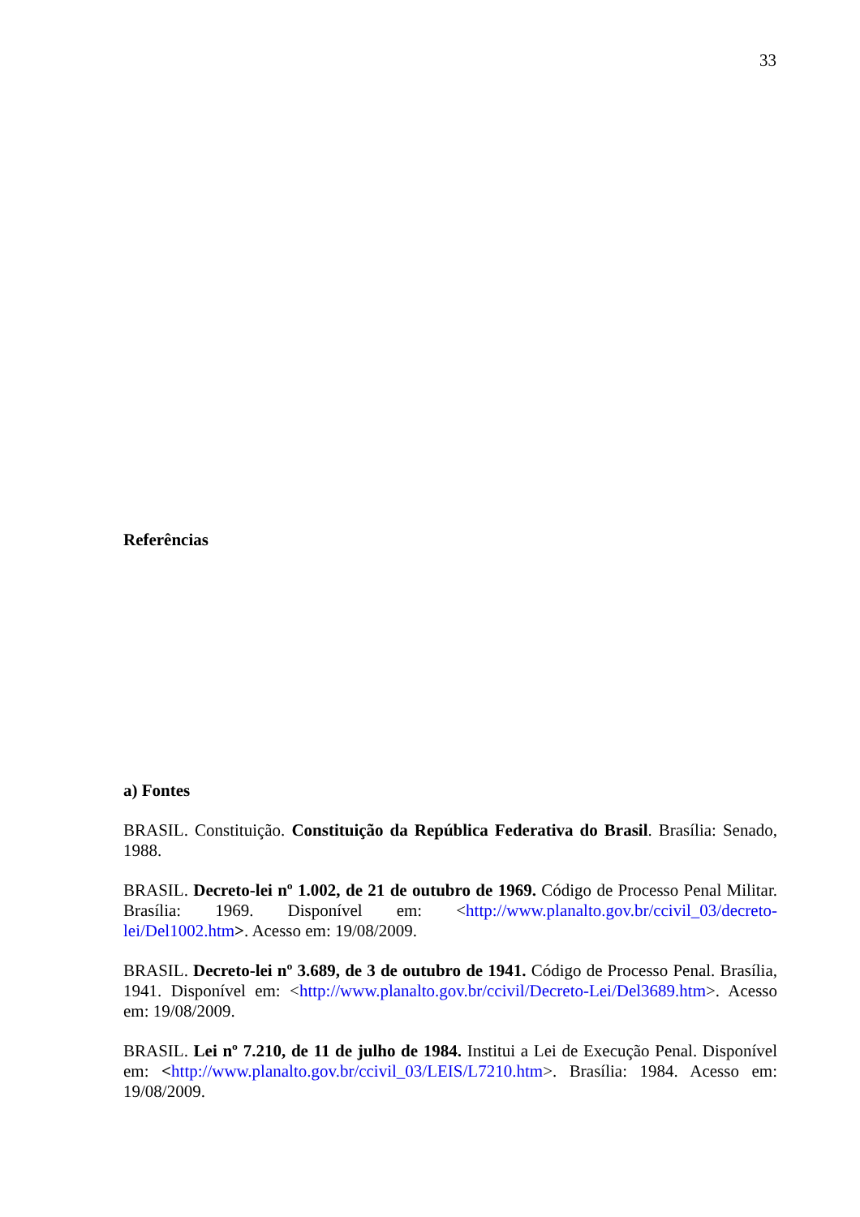33
Referências
a) Fontes
BRASIL. Constituição. Constituição da República Federativa do Brasil. Brasília: Senado, 1988.
BRASIL. Decreto-lei nº 1.002, de 21 de outubro de 1969. Código de Processo Penal Militar. Brasília: 1969. Disponível em: <http://www.planalto.gov.br/ccivil_03/decreto-lei/Del1002.htm>. Acesso em: 19/08/2009.
BRASIL. Decreto-lei nº 3.689, de 3 de outubro de 1941. Código de Processo Penal. Brasília, 1941. Disponível em: <http://www.planalto.gov.br/ccivil/Decreto-Lei/Del3689.htm>. Acesso em: 19/08/2009.
BRASIL. Lei nº 7.210, de 11 de julho de 1984. Institui a Lei de Execução Penal. Disponível em: <http://www.planalto.gov.br/ccivil_03/LEIS/L7210.htm>. Brasília: 1984. Acesso em: 19/08/2009.